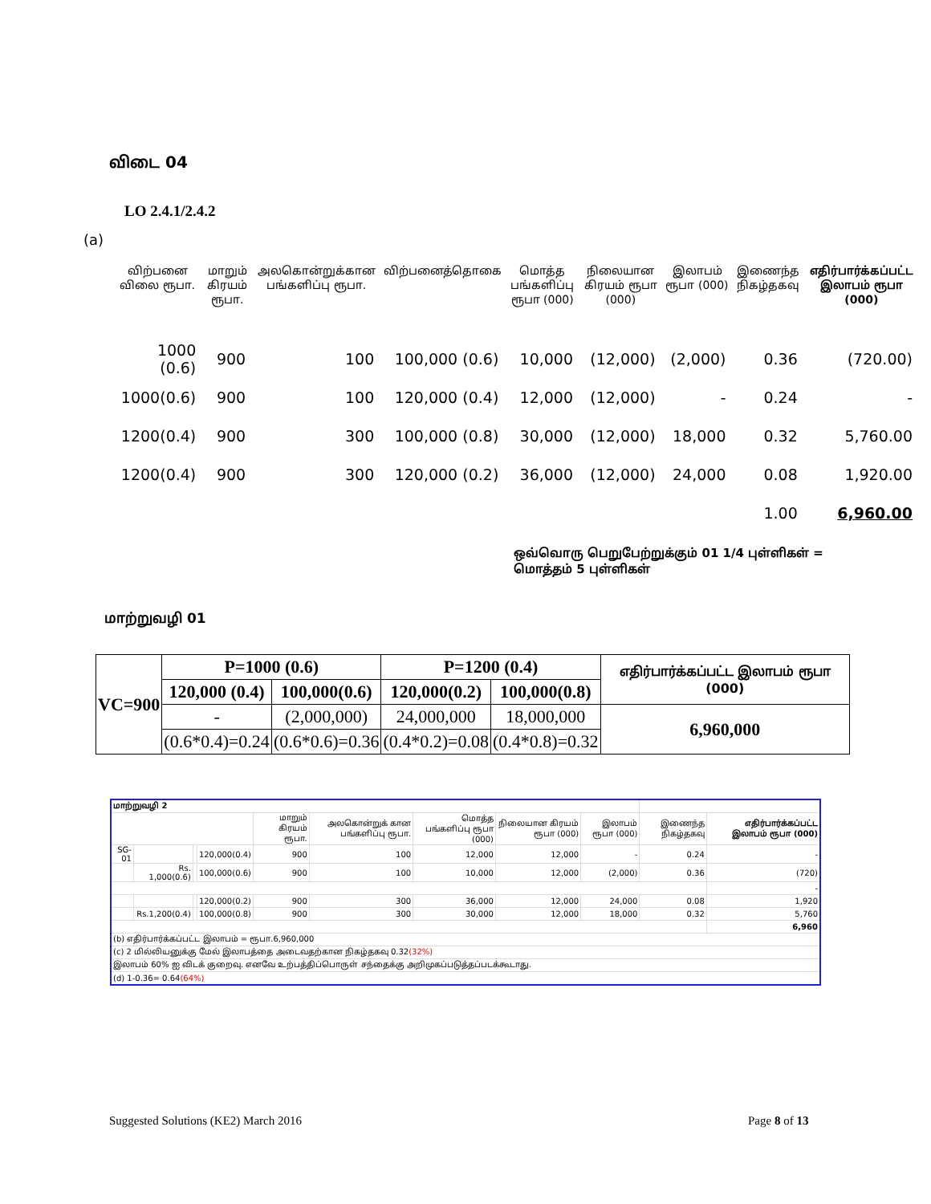விடை 04
LO 2.4.1/2.4.2
(a)
| விற்பனை விலை ரூபா. | மாறும் கிரயம் ரூபா. | அலகொன்றுக்கான பங்களிப்பு ரூபா. | விற்பனைத்தொகை | மொத்த பங்களிப்பு ரூபா (000) | நிலையான கிரயம் ரூபா (000) | இலாபம் ரூபா (000) | இணைந்த நிகழ்தகவு | எதிர்பார்க்கப்பட்ட இலாபம் ரூபா (000) |
| --- | --- | --- | --- | --- | --- | --- | --- | --- |
| 1000 (0.6) | 900 | 100 | 100,000 (0.6) | 10,000 | (12,000) | (2,000) | 0.36 | (720.00) |
| 1000(0.6) | 900 | 100 | 120,000 (0.4) | 12,000 | (12,000) | - | 0.24 | - |
| 1200(0.4) | 900 | 300 | 100,000 (0.8) | 30,000 | (12,000) | 18,000 | 0.32 | 5,760.00 |
| 1200(0.4) | 900 | 300 | 120,000 (0.2) | 36,000 | (12,000) | 24,000 | 0.08 | 1,920.00 |
| | | | | | | | 1.00 | 6,960.00 |
ஒவ்வொரு பெறுபேற்றுக்கும் 01 1/4 புள்ளிகள் = மொத்தம் 5 புள்ளிகள்
மாற்றுவழி 01
| VC=900 | P=1000 (0.6) | | P=1200 (0.4) | | எதிர்பார்க்கப்பட்ட இலாபம் ரூபா (000) |
| | 120,000 (0.4) | 100,000(0.6) | 120,000(0.2) | 100,000(0.8) | |
| | - | (2,000,000) | 24,000,000 | 18,000,000 | 6,960,000 |
| | (0.6*0.4)=0.24 | (0.6*0.6)=0.36 | (0.4*0.2)=0.08 | (0.4*0.8)=0.32 | |
| மாற்றுவழி 2 | | | | | | | | | | |
| | | | | மாறும் கிரயம் ரூபா. | அலகொன்றுக் கான பங்களிப்பு ரூபா. | மொத்த பங்களிப்பு ரூபா (000) | நிலையான கிரயம் ரூபா (000) | இலாபம் ரூபா (000) | இணைந்த நிகழ்தகவு | எதிர்பார்க்கப்பட்ட இலாபம் ரூபா (000) |
| SG-01 | | | 120,000(0.4) | 900 | 100 | 12,000 | 12,000 | - | 0.24 | - |
| | Rs. 1,000(0.6) | | 100,000(0.6) | 900 | 100 | 10,000 | 12,000 | (2,000) | 0.36 | (720) |
| | | | | | | | | | | - |
| | | | 120,000(0.2) | 900 | 300 | 36,000 | 12,000 | 24,000 | 0.08 | 1,920 |
| | Rs.1,200(0.4) | | 100,000(0.8) | 900 | 300 | 30,000 | 12,000 | 18,000 | 0.32 | 5,760 |
| | | | | | | | | | | 6,960 |
| (b) எதிர்பார்க்கப்பட்ட இலாபம் = ரூபா.6,960,000 | | | | | | | | | | |
| (c) 2 மில்லியனுக்கு மேல் இலாபத்தை அடைவதற்கான நிகழ்தகவு 0.32 (32%) | | | | | | | | | | |
| இலாபம் 60% ஐ விடக் குறைவு. எனவே உற்பத்திப்பொருள் சந்தைக்கு அறிமுகப்படுத்தப்படக்கூடாது. | | | | | | | | | | |
| (d) 1-0.36= 0.64 (64%) | | | | | | | | | | |
Suggested Solutions (KE2) March 2016
Page 8 of 13